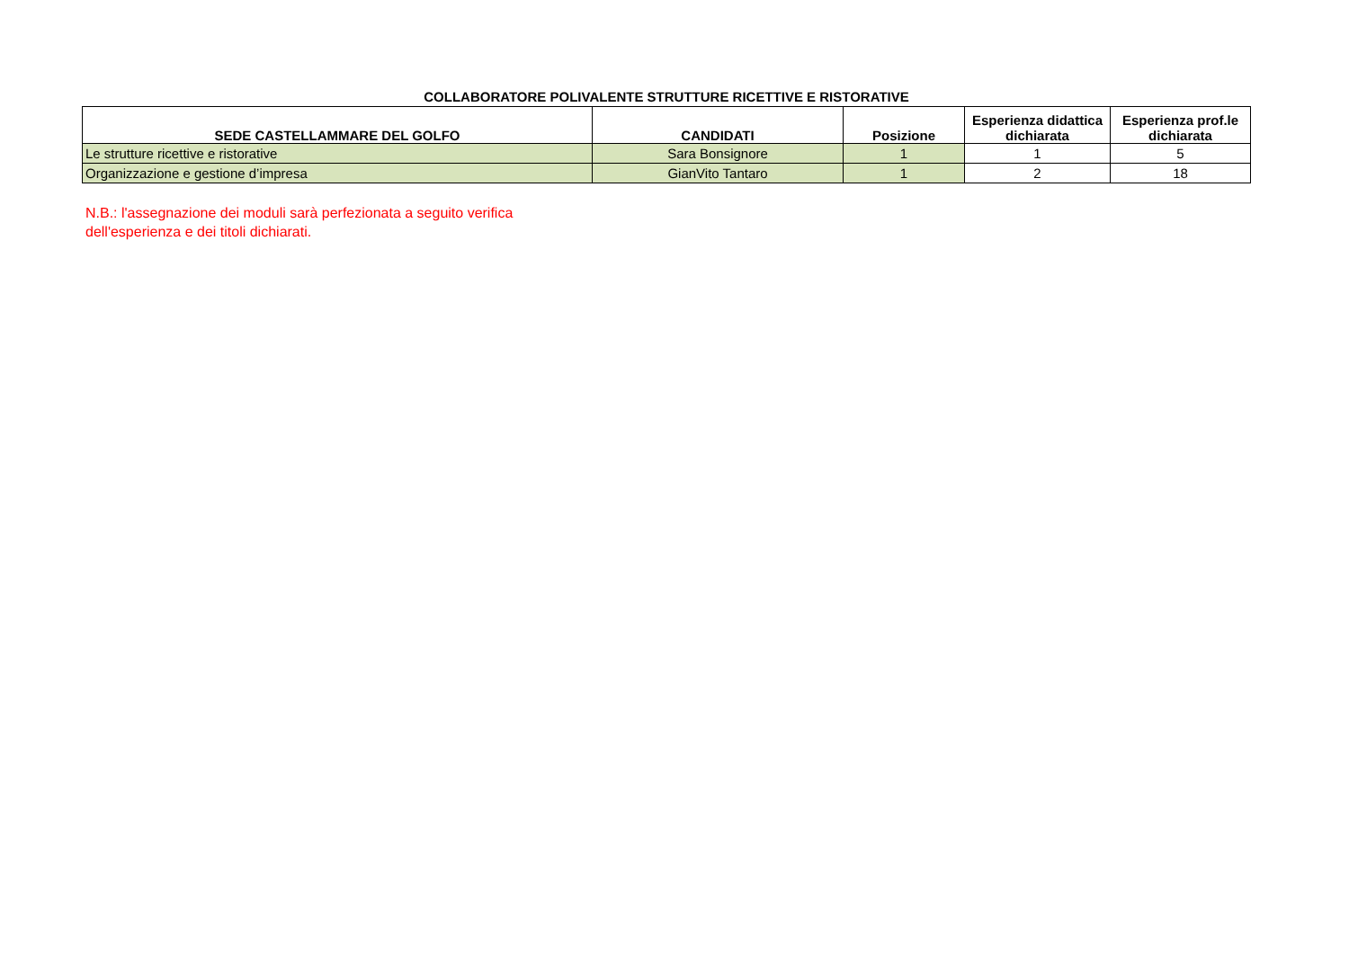COLLABORATORE POLIVALENTE STRUTTURE RICETTIVE E RISTORATIVE
| SEDE CASTELLAMMARE DEL GOLFO | CANDIDATI | Posizione | Esperienza didattica dichiarata | Esperienza prof.le dichiarata |
| --- | --- | --- | --- | --- |
| Le strutture ricettive e ristorative | Sara Bonsignore | 1 | 1 | 5 |
| Organizzazione e gestione d’impresa | GianVito Tantaro | 1 | 2 | 18 |
N.B.: l'assegnazione dei moduli sarà perfezionata a seguito verifica
dell'esperienza e dei titoli dichiarati.